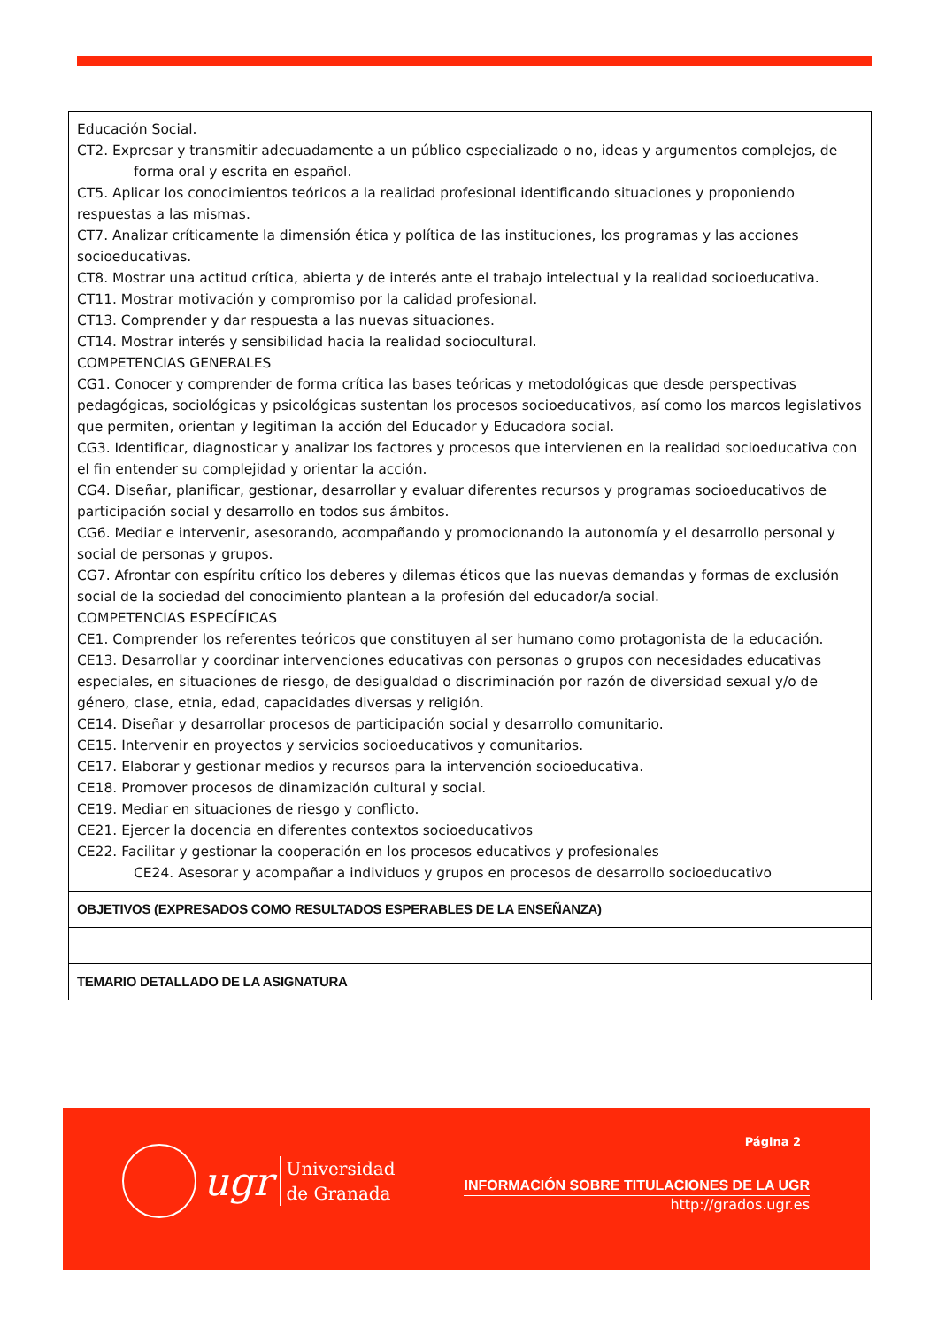| Educación Social. CT2. Expresar y transmitir adecuadamente a un público especializado o no, ideas y argumentos complejos, de forma oral y escrita en español. CT5. Aplicar los conocimientos teóricos a la realidad profesional identificando situaciones y proponiendo respuestas a las mismas. CT7. Analizar críticamente la dimensión ética y política de las instituciones, los programas y las acciones socioeducativas. CT8. Mostrar una actitud crítica, abierta y de interés ante el trabajo intelectual y la realidad socioeducativa. CT11. Mostrar motivación y compromiso por la calidad profesional. CT13. Comprender y dar respuesta a las nuevas situaciones. CT14. Mostrar interés y sensibilidad hacia la realidad sociocultural. COMPETENCIAS GENERALES CG1. Conocer y comprender de forma crítica las bases teóricas y metodológicas que desde perspectivas pedagógicas, sociológicas y psicológicas sustentan los procesos socioeducativos, así como los marcos legislativos que permiten, orientan y legitiman la acción del Educador y Educadora social. CG3. Identificar, diagnosticar y analizar los factores y procesos que intervienen en la realidad socioeducativa con el fin entender su complejidad y orientar la acción. CG4. Diseñar, planificar, gestionar, desarrollar y evaluar diferentes recursos y programas socioeducativos de participación social y desarrollo en todos sus ámbitos. CG6. Mediar e intervenir, asesorando, acompañando y promocionando la autonomía y el desarrollo personal y social de personas y grupos. CG7. Afrontar con espíritu crítico los deberes y dilemas éticos que las nuevas demandas y formas de exclusión social de la sociedad del conocimiento plantean a la profesión del educador/a social. COMPETENCIAS ESPECÍFICAS CE1. Comprender los referentes teóricos que constituyen al ser humano como protagonista de la educación. CE13. Desarrollar y coordinar intervenciones educativas con personas o grupos con necesidades educativas especiales, en situaciones de riesgo, de desigualdad o discriminación por razón de diversidad sexual y/o de género, clase, etnia, edad, capacidades diversas y religión. CE14. Diseñar y desarrollar procesos de participación social y desarrollo comunitario. CE15. Intervenir en proyectos y servicios socioeducativos y comunitarios. CE17. Elaborar y gestionar medios y recursos para la intervención socioeducativa. CE18. Promover procesos de dinamización cultural y social. CE19. Mediar en situaciones de riesgo y conflicto. CE21. Ejercer la docencia en diferentes contextos socioeducativos CE22. Facilitar y gestionar la cooperación en los procesos educativos y profesionales CE24. Asesorar y acompañar a individuos y grupos en procesos de desarrollo socioeducativo |
| OBJETIVOS (EXPRESADOS COMO RESULTADOS ESPERABLES DE LA ENSEÑANZA) |
| TEMARIO DETALLADO DE LA ASIGNATURA |
ugr
Universidad
de Granada
Página 2
INFORMACIÓN SOBRE TITULACIONES DE LA UGR
http://grados.ugr.es